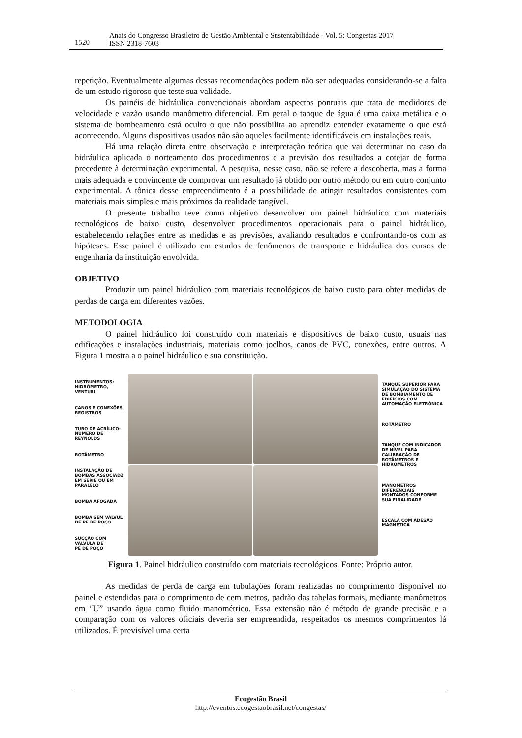1520
Anais do Congresso Brasileiro de Gestão Ambiental e Sustentabilidade - Vol. 5: Congestas 2017
ISSN 2318-7603
repetição. Eventualmente algumas dessas recomendações podem não ser adequadas considerando-se a falta de um estudo rigoroso que teste sua validade.
Os painéis de hidráulica convencionais abordam aspectos pontuais que trata de medidores de velocidade e vazão usando manômetro diferencial. Em geral o tanque de água é uma caixa metálica e o sistema de bombeamento está oculto o que não possibilita ao aprendiz entender exatamente o que está acontecendo. Alguns dispositivos usados não são aqueles facilmente identificáveis em instalações reais.
Há uma relação direta entre observação e interpretação teórica que vai determinar no caso da hidráulica aplicada o norteamento dos procedimentos e a previsão dos resultados a cotejar de forma precedente à determinação experimental. A pesquisa, nesse caso, não se refere a descoberta, mas a forma mais adequada e convincente de comprovar um resultado já obtido por outro método ou em outro conjunto experimental. A tônica desse empreendimento é a possibilidade de atingir resultados consistentes com materiais mais simples e mais próximos da realidade tangível.
O presente trabalho teve como objetivo desenvolver um painel hidráulico com materiais tecnológicos de baixo custo, desenvolver procedimentos operacionais para o painel hidráulico, estabelecendo relações entre as medidas e as previsões, avaliando resultados e confrontando-os com as hipóteses. Esse painel é utilizado em estudos de fenômenos de transporte e hidráulica dos cursos de engenharia da instituição envolvida.
OBJETIVO
Produzir um painel hidráulico com materiais tecnológicos de baixo custo para obter medidas de perdas de carga em diferentes vazões.
METODOLOGIA
O painel hidráulico foi construído com materiais e dispositivos de baixo custo, usuais nas edificações e instalações industriais, materiais como joelhos, canos de PVC, conexões, entre outros. A Figura 1 mostra a o painel hidráulico e sua constituição.
INSTRUMENTOS:
HIDRÔMETRO,
VENTURI
CANOS E CONEXÕES,
REGISTROS
TUBO DE ACRÍLICO:
NÚMERO DE
REYNOLDS
ROTÂMETRO
INSTALAÇÃO DE
BOMBAS ASSOCIADZ
EM SÉRIE OU EM
PARALELO
BOMBA AFOGADA
BOMBA SEM VÁLVUL
DE PÉ DE POÇO
SUCÇÃO COM
VÁLVULA DE
PÉ DE POÇO
TANQUE SUPERIOR PARA
SIMULAÇÃO DO SISTEMA
DE BOMBIAMENTO DE
EDIFÍCIOS COM
AUTOMAÇÃO ELETRÔNICA
ROTÂMETRO
TANQUE COM INDICADOR
DE NÍVEL PARA
CALIBRAÇÃO DE
ROTÂMETROS E
HIDRÔMETROS
MANÔMETROS
DIFERENCIAIS
MONTADOS CONFORME
SUA FINALIDADE
ESCALA COM ADESÃO
MAGNÉTICA
Figura 1. Painel hidráulico construído com materiais tecnológicos. Fonte: Próprio autor.
As medidas de perda de carga em tubulações foram realizadas no comprimento disponível no painel e estendidas para o comprimento de cem metros, padrão das tabelas formais, mediante manômetros em “U” usando água como fluido manométrico. Essa extensão não é método de grande precisão e a comparação com os valores oficiais deveria ser empreendida, respeitados os mesmos comprimentos lá utilizados. É previsível uma certa
Ecogestão Brasil
http://eventos.ecogestaobrasil.net/congestas/